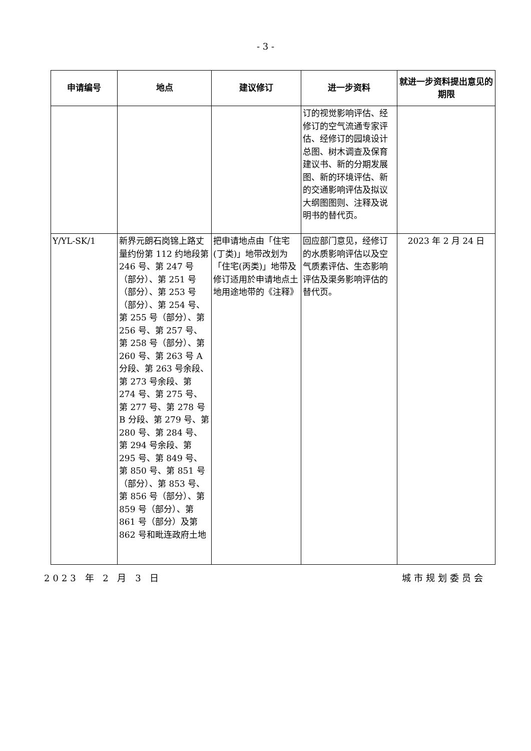- 3 -
| 申请编号 | 地点 | 建议修订 | 进一步资料 | 就进一步资料提出意见的期限 |
| --- | --- | --- | --- | --- |
| | | | 订的视觉影响评估、经修订的空气流通专家评估、经修订的园境设计总图、树木调查及保育建议书、新的分期发展图、新的环境评估、新的交通影响评估及拟议大纲图图则、注释及说明书的替代页。 | |
| Y/YL-SK/1 | 新界元朗石岗锦上路丈量约份第 112 约地段第 246 号、第 247 号（部分）、第 251 号（部分）、第 253 号（部分）、第 254 号、第 255 号（部分）、第 256 号、第 257 号、第 258 号（部分）、第 260 号、第 263 号 A 分段、第 263 号余段、第 273 号余段、第 274 号、第 275 号、第 277 号、第 278 号 B 分段、第 279 号、第 280 号、第 284 号、第 294 号余段、第 295 号、第 849 号、第 850 号、第 851 号（部分）、第 853 号、第 856 号（部分）、第 859 号（部分）、第 861 号（部分）及第 862 号和毗连政府土地 | 把申请地点由「住宅(丁类)」地带改划为「住宅(丙类)」地带及修订适用於申请地点土地用途地带的《注释》 | 回应部门意见，经修订的水质影响评估以及空气质素评估、生态影响评估及渠务影响评估的替代页。 | 2023 年 2 月 24 日 |
2023 年 2 月 3 日 城市规划委员会